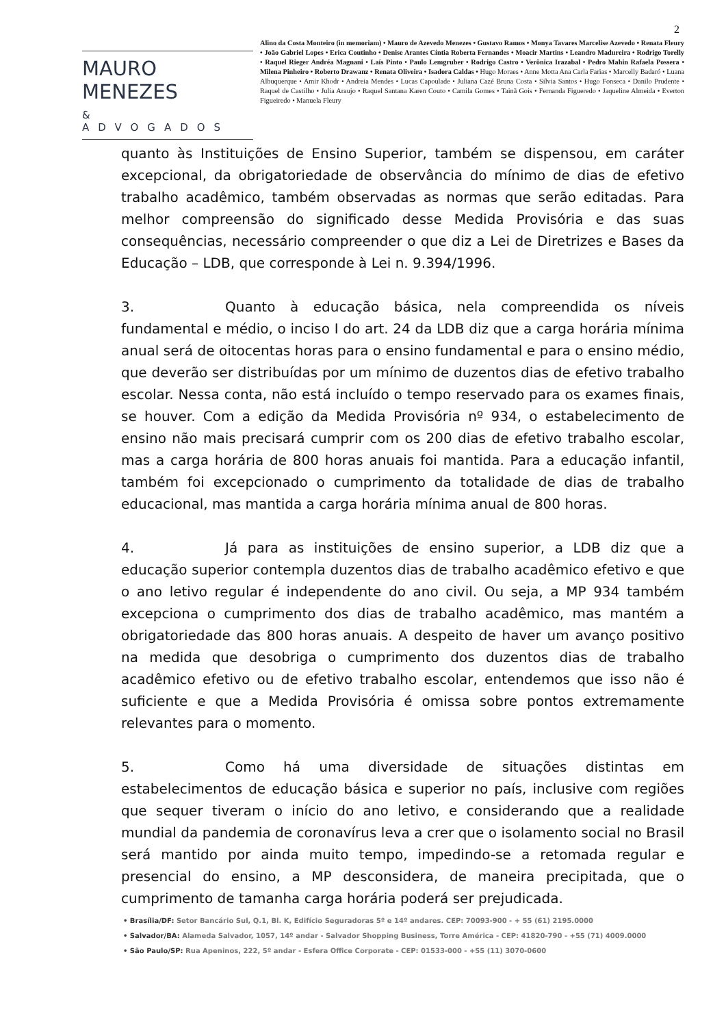2
MAURO MENEZES
& ADVOGADOS
Alino da Costa Monteiro (in memoriam) • Mauro de Azevedo Menezes • Gustavo Ramos • Monya Tavares Marcelise Azevedo • Renata Fleury • João Gabriel Lopes • Erica Coutinho • Denise Arantes Cíntia Roberta Fernandes • Moacir Martins • Leandro Madureira • Rodrigo Torelly • Raquel Rieger Andréa Magnani • Laís Pinto • Paulo Lemgruber • Rodrigo Castro • Verônica Irazabal • Pedro Mahin Rafaela Possera • Milena Pinheiro • Roberto Drawanz • Renata Oliveira • Isadora Caldas • Hugo Moraes • Anne Motta Ana Carla Farias • Marcelly Badaró • Luana Albuquerque • Amir Khodr • Andreia Mendes • Lucas Capoulade • Juliana Cazé Bruna Costa • Silvia Santos • Hugo Fonseca • Danilo Prudente • Raquel de Castilho • Julia Araujo • Raquel Santana Karen Couto • Camila Gomes • Tainã Gois • Fernanda Figueredo • Jaqueline Almeida • Everton Figueiredo • Manuela Fleury
quanto às Instituições de Ensino Superior, também se dispensou, em caráter excepcional, da obrigatoriedade de observância do mínimo de dias de efetivo trabalho acadêmico, também observadas as normas que serão editadas. Para melhor compreensão do significado desse Medida Provisória e das suas consequências, necessário compreender o que diz a Lei de Diretrizes e Bases da Educação – LDB, que corresponde à Lei n. 9.394/1996.
3. Quanto à educação básica, nela compreendida os níveis fundamental e médio, o inciso I do art. 24 da LDB diz que a carga horária mínima anual será de oitocentas horas para o ensino fundamental e para o ensino médio, que deverão ser distribuídas por um mínimo de duzentos dias de efetivo trabalho escolar. Nessa conta, não está incluído o tempo reservado para os exames finais, se houver. Com a edição da Medida Provisória nº 934, o estabelecimento de ensino não mais precisará cumprir com os 200 dias de efetivo trabalho escolar, mas a carga horária de 800 horas anuais foi mantida. Para a educação infantil, também foi excepcionado o cumprimento da totalidade de dias de trabalho educacional, mas mantida a carga horária mínima anual de 800 horas.
4. Já para as instituições de ensino superior, a LDB diz que a educação superior contempla duzentos dias de trabalho acadêmico efetivo e que o ano letivo regular é independente do ano civil. Ou seja, a MP 934 também excepciona o cumprimento dos dias de trabalho acadêmico, mas mantém a obrigatoriedade das 800 horas anuais. A despeito de haver um avanço positivo na medida que desobriga o cumprimento dos duzentos dias de trabalho acadêmico efetivo ou de efetivo trabalho escolar, entendemos que isso não é suficiente e que a Medida Provisória é omissa sobre pontos extremamente relevantes para o momento.
5. Como há uma diversidade de situações distintas em estabelecimentos de educação básica e superior no país, inclusive com regiões que sequer tiveram o início do ano letivo, e considerando que a realidade mundial da pandemia de coronavírus leva a crer que o isolamento social no Brasil será mantido por ainda muito tempo, impedindo-se a retomada regular e presencial do ensino, a MP desconsidera, de maneira precipitada, que o cumprimento de tamanha carga horária poderá ser prejudicada.
• Brasília/DF: Setor Bancário Sul, Q.1, Bl. K, Edifício Seguradoras 5º e 14º andares. CEP: 70093-900 - + 55 (61) 2195.0000
• Salvador/BA: Alameda Salvador, 1057, 14º andar - Salvador Shopping Business, Torre América - CEP: 41820-790 - +55 (71) 4009.0000
• São Paulo/SP: Rua Apeninos, 222, 5º andar - Esfera Office Corporate - CEP: 01533-000 - +55 (11) 3070-0600